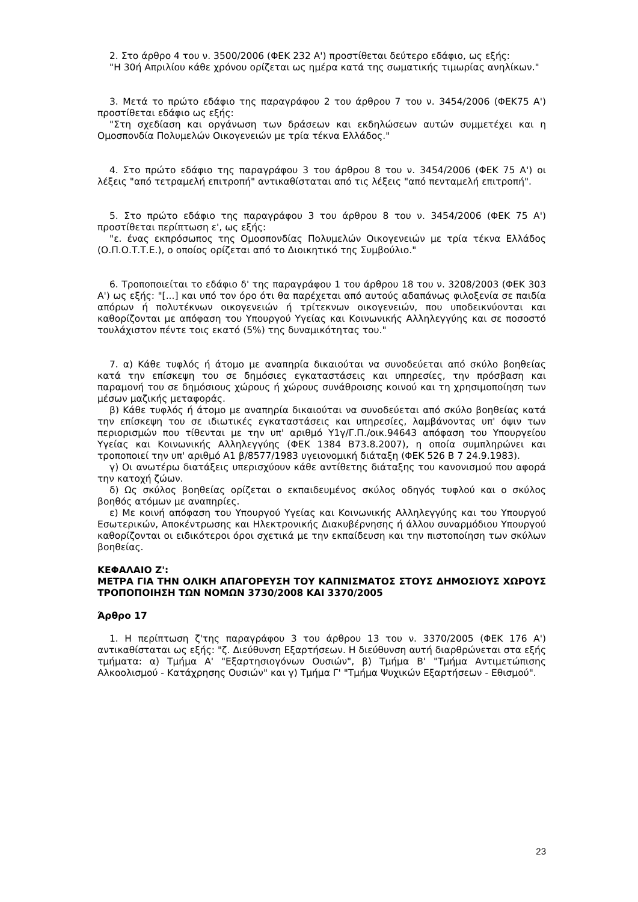2. Στο άρθρο 4 του ν. 3500/2006 (ΦΕΚ 232 Α') προστίθεται δεύτερο εδάφιο, ως εξής:
"Η 30ή Απριλίου κάθε χρόνου ορίζεται ως ημέρα κατά της σωματικής τιμωρίας ανηλίκων."
3. Μετά το πρώτο εδάφιο της παραγράφου 2 του άρθρου 7 του ν. 3454/2006 (ΦΕΚ75 Α') προστίθεται εδάφιο ως εξής:
"Στη σχεδίαση και οργάνωση των δράσεων και εκδηλώσεων αυτών συμμετέχει και η Ομοσπονδία Πολυμελών Οικογενειών με τρία τέκνα Ελλάδος."
4. Στο πρώτο εδάφιο της παραγράφου 3 του άρθρου 8 του ν. 3454/2006 (ΦΕΚ 75 Α') οι λέξεις "από τετραμελή επιτροπή" αντικαθίσταται από τις λέξεις "από πενταμελή επιτροπή".
5. Στο πρώτο εδάφιο της παραγράφου 3 του άρθρου 8 του ν. 3454/2006 (ΦΕΚ 75 Α') προστίθεται περίπτωση ε', ως εξής:
"ε. ένας εκπρόσωπος της Ομοσπονδίας Πολυμελών Οικογενειών με τρία τέκνα Ελλάδος (Ο.Π.Ο.Τ.Τ.Ε.), ο οποίος ορίζεται από το Διοικητικό της Συμβούλιο."
6. Τροποποιείται το εδάφιο δ' της παραγράφου 1 του άρθρου 18 του ν. 3208/2003 (ΦΕΚ 303 Α') ως εξής: "[...] και υπό τον όρο ότι θα παρέχεται από αυτούς αδαπάνως φιλοξενία σε παιδία απόρων ή πολυτέκνων οικογενειών ή τρίτεκνων οικογενειών, που υποδεικνύονται και καθορίζονται με απόφαση του Υπουργού Υγείας και Κοινωνικής Αλληλεγγύης και σε ποσοστό τουλάχιστον πέντε τοις εκατό (5%) της δυναμικότητας του."
7. α) Κάθε τυφλός ή άτομο με αναπηρία δικαιούται να συνοδεύεται από σκύλο βοηθείας κατά την επίσκεψη του σε δημόσιες εγκαταστάσεις και υπηρεσίες, την πρόσβαση και παραμονή του σε δημόσιους χώρους ή χώρους συνάθροισης κοινού και τη χρησιμοποίηση των μέσων μαζικής μεταφοράς.
β) Κάθε τυφλός ή άτομο με αναπηρία δικαιούται να συνοδεύεται από σκύλο βοηθείας κατά την επίσκεψη του σε ιδιωτικές εγκαταστάσεις και υπηρεσίες, λαμβάνοντας υπ' όψιν των περιορισμών που τίθενται με την υπ' αριθμό Υ1γ/Γ.Π./οικ.94643 απόφαση του Υπουργείου Υγείας και Κοινωνικής Αλληλεγγύης (ΦΕΚ 1384 Β73.8.2007), η οποία συμπληρώνει και τροποποιεί την υπ' αριθμό Α1 β/8577/1983 υγειονομική διάταξη (ΦΕΚ 526 Β 7 24.9.1983).
γ) Οι ανωτέρω διατάξεις υπερισχύουν κάθε αντίθετης διάταξης του κανονισμού που αφορά την κατοχή ζώων.
δ) Ως σκύλος βοηθείας ορίζεται ο εκπαιδευμένος σκύλος οδηγός τυφλού και ο σκύλος βοηθός ατόμων με αναπηρίες.
ε) Με κοινή απόφαση του Υπουργού Υγείας και Κοινωνικής Αλληλεγγύης και του Υπουργού Εσωτερικών, Αποκέντρωσης και Ηλεκτρονικής Διακυβέρνησης ή άλλου συναρμόδιου Υπουργού καθορίζονται οι ειδικότεροι όροι σχετικά με την εκπαίδευση και την πιστοποίηση των σκύλων βοηθείας.
ΚΕΦΑΛΑΙΟ Ζ':
ΜΕΤΡΑ ΓΙΑ ΤΗΝ ΟΛΙΚΗ ΑΠΑΓΟΡΕΥΣΗ ΤΟΥ ΚΑΠΝΙΣΜΑΤΟΣ ΣΤΟΥΣ ΔΗΜΟΣΙΟΥΣ ΧΩΡΟΥΣ ΤΡΟΠΟΠΟΙΗΣΗ ΤΩΝ ΝΟΜΩΝ 3730/2008 ΚΑΙ 3370/2005
Άρθρο 17
1. Η περίπτωση ζ'της παραγράφου 3 του άρθρου 13 του ν. 3370/2005 (ΦΕΚ 176 Α') αντικαθίσταται ως εξής: "ζ. Διεύθυνση Εξαρτήσεων. Η διεύθυνση αυτή διαρθρώνεται στα εξής τμήματα: α) Τμήμα Α' "Εξαρτησιογόνων Ουσιών", β) Τμήμα Β' "Τμήμα Αντιμετώπισης Αλκοολισμού - Κατάχρησης Ουσιών" και γ) Τμήμα Γ' "Τμήμα Ψυχικών Εξαρτήσεων - Εθισμού".
23